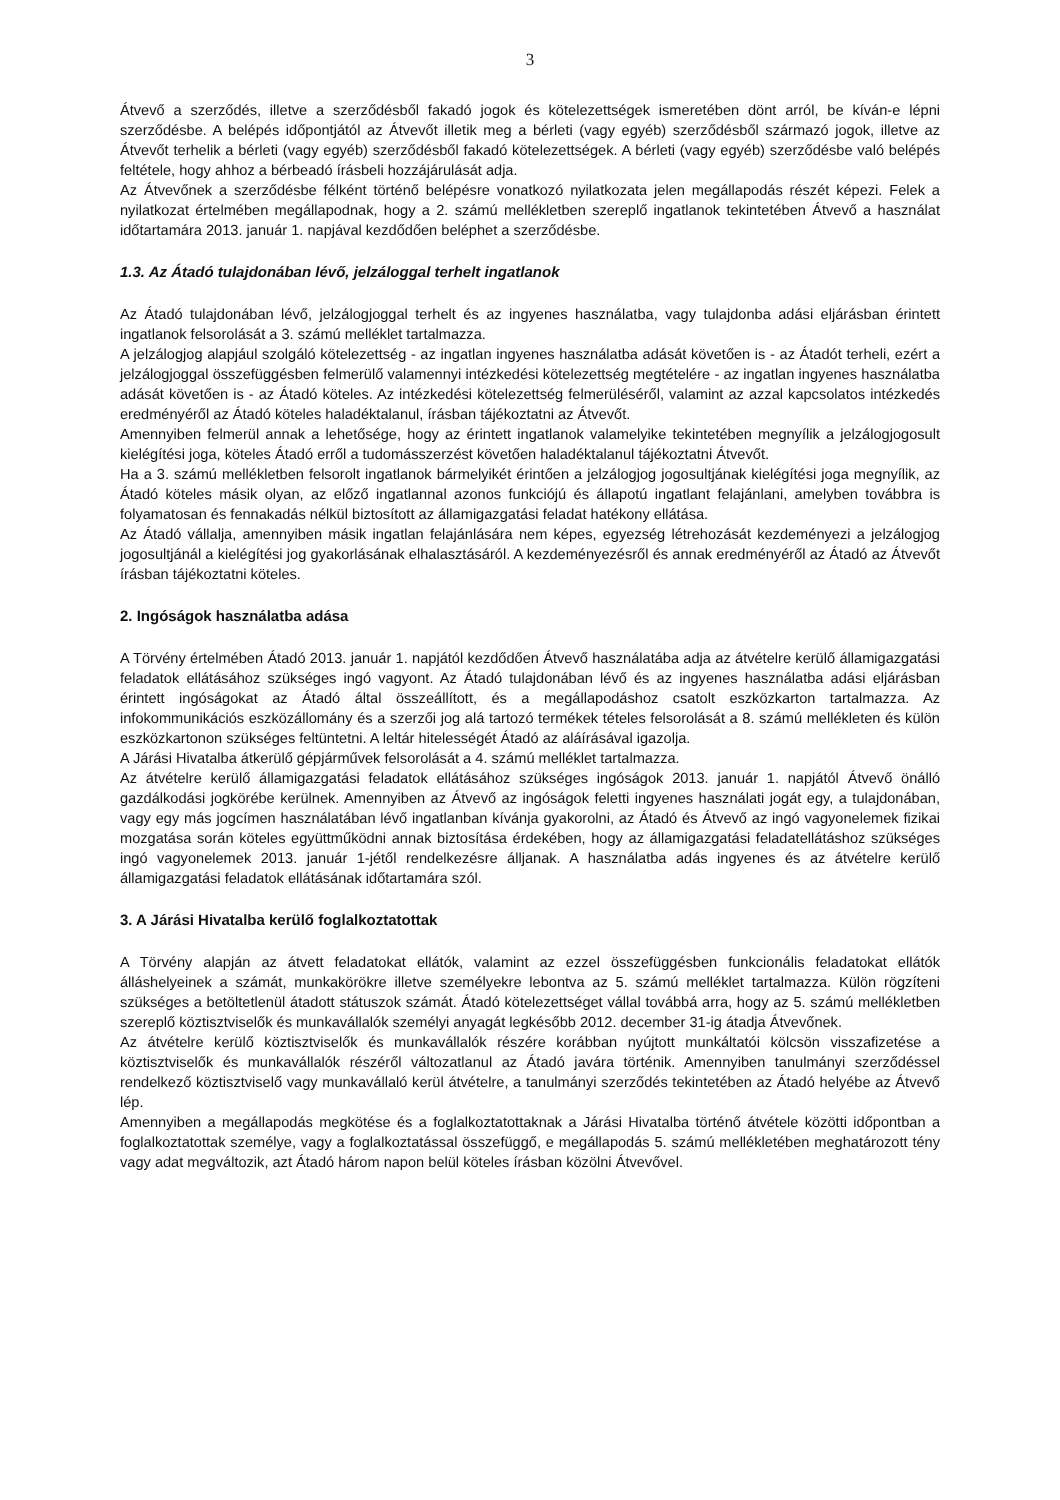3
Átvevő a szerződés, illetve a szerződésből fakadó jogok és kötelezettségek ismeretében dönt arról, be kíván-e lépni szerződésbe. A belépés időpontjától az Átvevőt illetik meg a bérleti (vagy egyéb) szerződésből származó jogok, illetve az Átvevőt terhelik a bérleti (vagy egyéb) szerződésből fakadó kötelezettségek. A bérleti (vagy egyéb) szerződésbe való belépés feltétele, hogy ahhoz a bérbeadó írásbeli hozzájárulását adja.
Az Átvevőnek a szerződésbe félként történő belépésre vonatkozó nyilatkozata jelen megállapodás részét képezi. Felek a nyilatkozat értelmében megállapodnak, hogy a 2. számú mellékletben szereplő ingatlanok tekintetében Átvevő a használat időtartamára 2013. január 1. napjával kezdődően beléphet a szerződésbe.
1.3. Az Átadó tulajdonában lévő, jelzáloggal terhelt ingatlanok
Az Átadó tulajdonában lévő, jelzálogjoggal terhelt és az ingyenes használatba, vagy tulajdonba adási eljárásban érintett ingatlanok felsorolását a 3. számú melléklet tartalmazza.
A jelzálogjog alapjául szolgáló kötelezettség - az ingatlan ingyenes használatba adását követően is - az Átadót terheli, ezért a jelzálogjoggal összefüggésben felmerülő valamennyi intézkedési kötelezettség megtételére - az ingatlan ingyenes használatba adását követően is - az Átadó köteles. Az intézkedési kötelezettség felmerüléséről, valamint az azzal kapcsolatos intézkedés eredményéről az Átadó köteles haladéktalanul, írásban tájékoztatni az Átvevőt.
Amennyiben felmerül annak a lehetősége, hogy az érintett ingatlanok valamelyike tekintetében megnyílik a jelzálogjogosult kielégítési joga, köteles Átadó erről a tudomásszerzést követően haladéktalanul tájékoztatni Átvevőt.
Ha a 3. számú mellékletben felsorolt ingatlanok bármelyikét érintően a jelzálogjog jogosultjának kielégítési joga megnyílik, az Átadó köteles másik olyan, az előző ingatlannal azonos funkciójú és állapotú ingatlant felajánlani, amelyben továbbra is folyamatosan és fennakadás nélkül biztosított az államigazgatási feladat hatékony ellátása.
Az Átadó vállalja, amennyiben másik ingatlan felajánlására nem képes, egyezség létrehozását kezdeményezi a jelzálogjog jogosultjánál a kielégítési jog gyakorlásának elhalasztásáról. A kezdeményezésről és annak eredményéről az Átadó az Átvevőt írásban tájékoztatni köteles.
2. Ingóságok használatba adása
A Törvény értelmében Átadó 2013. január 1. napjától kezdődően Átvevő használatába adja az átvételre kerülő államigazgatási feladatok ellátásához szükséges ingó vagyont. Az Átadó tulajdonában lévő és az ingyenes használatba adási eljárásban érintett ingóságokat az Átadó által összeállított, és a megállapodáshoz csatolt eszközkarton tartalmazza. Az infokommunikációs eszközállomány és a szerzői jog alá tartozó termékek tételes felsorolását a 8. számú mellékleten és külön eszközkartonon szükséges feltüntetni. A leltár hitelességét Átadó az aláírásával igazolja.
A Járási Hivatalba átkerülő gépjárművek felsorolását a 4. számú melléklet tartalmazza.
Az átvételre kerülő államigazgatási feladatok ellátásához szükséges ingóságok 2013. január 1. napjától Átvevő önálló gazdálkodási jogkörébe kerülnek. Amennyiben az Átvevő az ingóságok feletti ingyenes használati jogát egy, a tulajdonában, vagy egy más jogcímen használatában lévő ingatlanban kívánja gyakorolni, az Átadó és Átvevő az ingó vagyonelemek fizikai mozgatása során köteles együttműködni annak biztosítása érdekében, hogy az államigazgatási feladatellátáshoz szükséges ingó vagyonelemek 2013. január 1-jétől rendelkezésre álljanak. A használatba adás ingyenes és az átvételre kerülő államigazgatási feladatok ellátásának időtartamára szól.
3. A Járási Hivatalba kerülő foglalkoztatottak
A Törvény alapján az átvett feladatokat ellátók, valamint az ezzel összefüggésben funkcionális feladatokat ellátók álláshelyeinek a számát, munkakörökre illetve személyekre lebontva az 5. számú melléklet tartalmazza. Külön rögzíteni szükséges a betöltetlenül átadott státuszok számát. Átadó kötelezettséget vállal továbbá arra, hogy az 5. számú mellékletben szereplő köztisztviselők és munkavállalók személyi anyagát legkésőbb 2012. december 31-ig átadja Átvevőnek.
Az átvételre kerülő köztisztviselők és munkavállalók részére korábban nyújtott munkáltatói kölcsön visszafizetése a köztisztviselők és munkavállalók részéről változatlanul az Átadó javára történik. Amennyiben tanulmányi szerződéssel rendelkező köztisztviselő vagy munkavállaló kerül átvételre, a tanulmányi szerződés tekintetében az Átadó helyébe az Átvevő lép.
Amennyiben a megállapodás megkötése és a foglalkoztatottaknak a Járási Hivatalba történő átvétele közötti időpontban a foglalkoztatottak személye, vagy a foglalkoztatással összefüggő, e megállapodás 5. számú mellékletében meghatározott tény vagy adat megváltozik, azt Átadó három napon belül köteles írásban közölni Átvevővel.